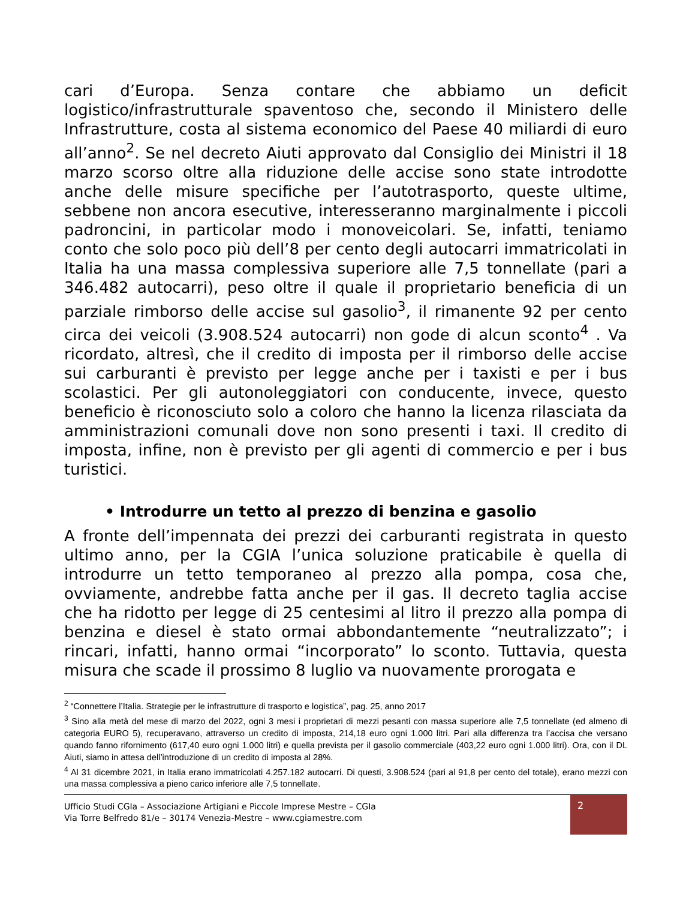cari d’Europa. Senza contare che abbiamo un deficit logistico/infrastrutturale spaventoso che, secondo il Ministero delle Infrastrutture, costa al sistema economico del Paese 40 miliardi di euro all’anno<sup>2</sup>. Se nel decreto Aiuti approvato dal Consiglio dei Ministri il 18 marzo scorso oltre alla riduzione delle accise sono state introdotte anche delle misure specifiche per l’autotrasporto, queste ultime, sebbene non ancora esecutive, interesseranno marginalmente i piccoli padroncini, in particolar modo i monoveicolari. Se, infatti, teniamo conto che solo poco più dell’8 per cento degli autocarri immatricolati in Italia ha una massa complessiva superiore alle 7,5 tonnellate (pari a 346.482 autocarri), peso oltre il quale il proprietario beneficia di un parziale rimborso delle accise sul gasolio<sup>3</sup>, il rimanente 92 per cento circa dei veicoli (3.908.524 autocarri) non gode di alcun sconto<sup>4</sup> . Va ricordato, altresì, che il credito di imposta per il rimborso delle accise sui carburanti è previsto per legge anche per i taxisti e per i bus scolastici. Per gli autonoleggiatori con conducente, invece, questo beneficio è riconosciuto solo a coloro che hanno la licenza rilasciata da amministrazioni comunali dove non sono presenti i taxi. Il credito di imposta, infine, non è previsto per gli agenti di commercio e per i bus turistici.
• Introdurre un tetto al prezzo di benzina e gasolio
A fronte dell’impennata dei prezzi dei carburanti registrata in questo ultimo anno, per la CGIA l’unica soluzione praticabile è quella di introdurre un tetto temporaneo al prezzo alla pompa, cosa che, ovviamente, andrebbe fatta anche per il gas. Il decreto taglia accise che ha ridotto per legge di 25 centesimi al litro il prezzo alla pompa di benzina e diesel è stato ormai abbondantemente “neutralizzato”; i rincari, infatti, hanno ormai “incorporato” lo sconto. Tuttavia, questa misura che scade il prossimo 8 luglio va nuovamente prorogata e
<sup>2</sup> “Connettere l’Italia. Strategie per le infrastrutture di trasporto e logistica”, pag. 25, anno 2017
<sup>3</sup> Sino alla metà del mese di marzo del 2022, ogni 3 mesi i proprietari di mezzi pesanti con massa superiore alle 7,5 tonnellate (ed almeno di categoria EURO 5), recuperavano, attraverso un credito di imposta, 214,18 euro ogni 1.000 litri. Pari alla differenza tra l’accisa che versano quando fanno rifornimento (617,40 euro ogni 1.000 litri) e quella prevista per il gasolio commerciale (403,22 euro ogni 1.000 litri). Ora, con il DL Aiuti, siamo in attesa dell’introduzione di un credito di imposta al 28%.
<sup>4</sup> Al 31 dicembre 2021, in Italia erano immatricolati 4.257.182 autocarri. Di questi, 3.908.524 (pari al 91,8 per cento del totale), erano mezzi con una massa complessiva a pieno carico inferiore alle 7,5 tonnellate.
Ufficio Studi CGIa – Associazione Artigiani e Piccole Imprese Mestre – CGIa
Via Torre Belfredo 81/e – 30174 Venezia-Mestre – www.cgiamestre.com
2